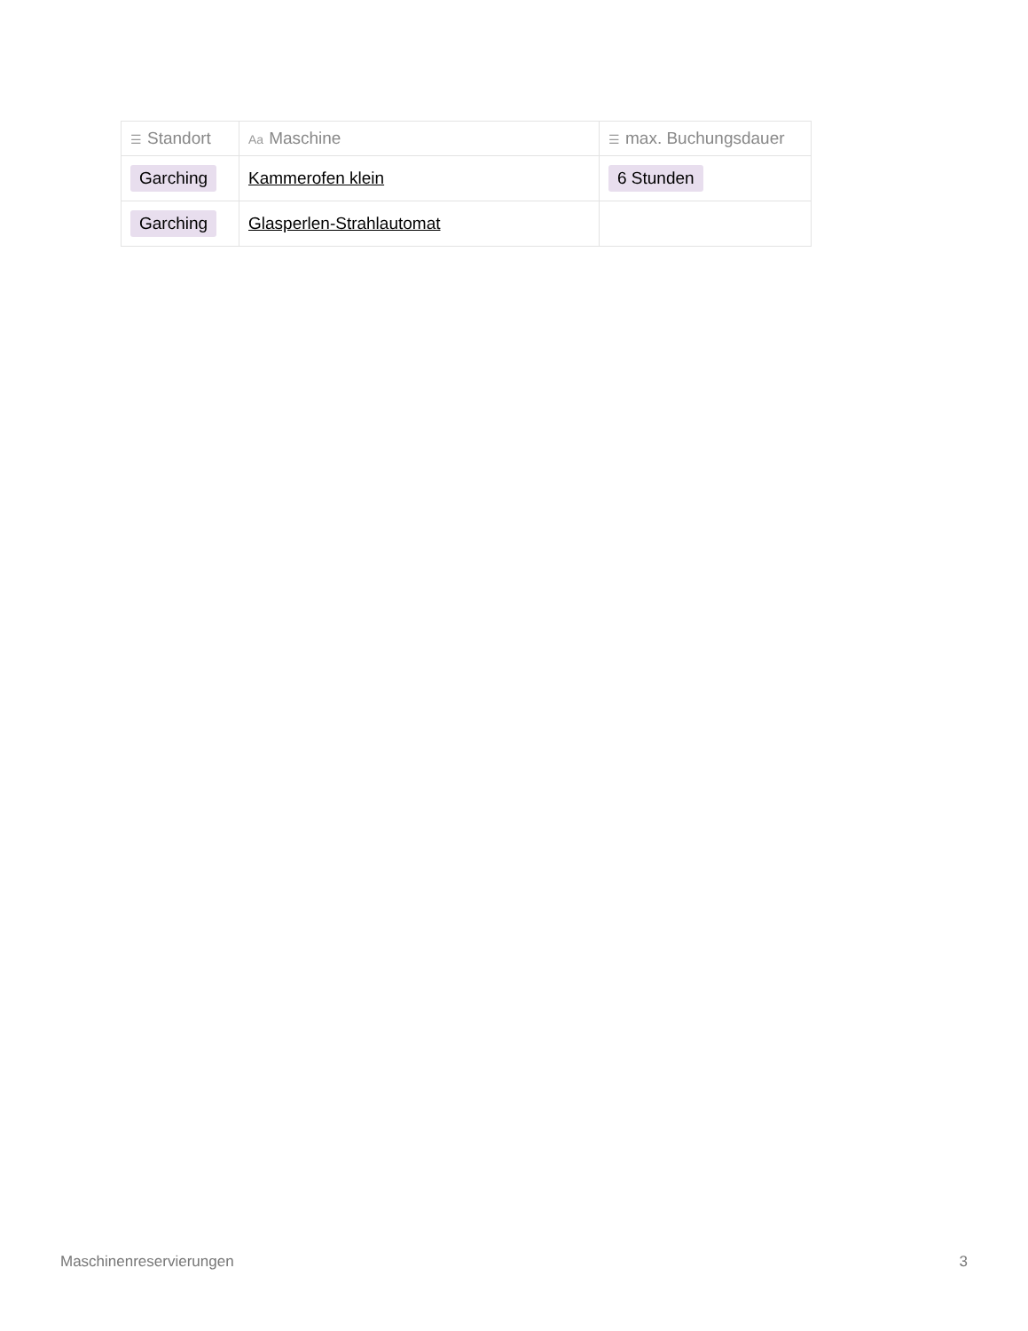| ☰ Standort | Aa Maschine | ☰ max. Buchungsdauer |
| --- | --- | --- |
| Garching | Kammerofen klein | 6 Stunden |
| Garching | Glasperlen-Strahlautomat | |
Maschinenreservierungen 3